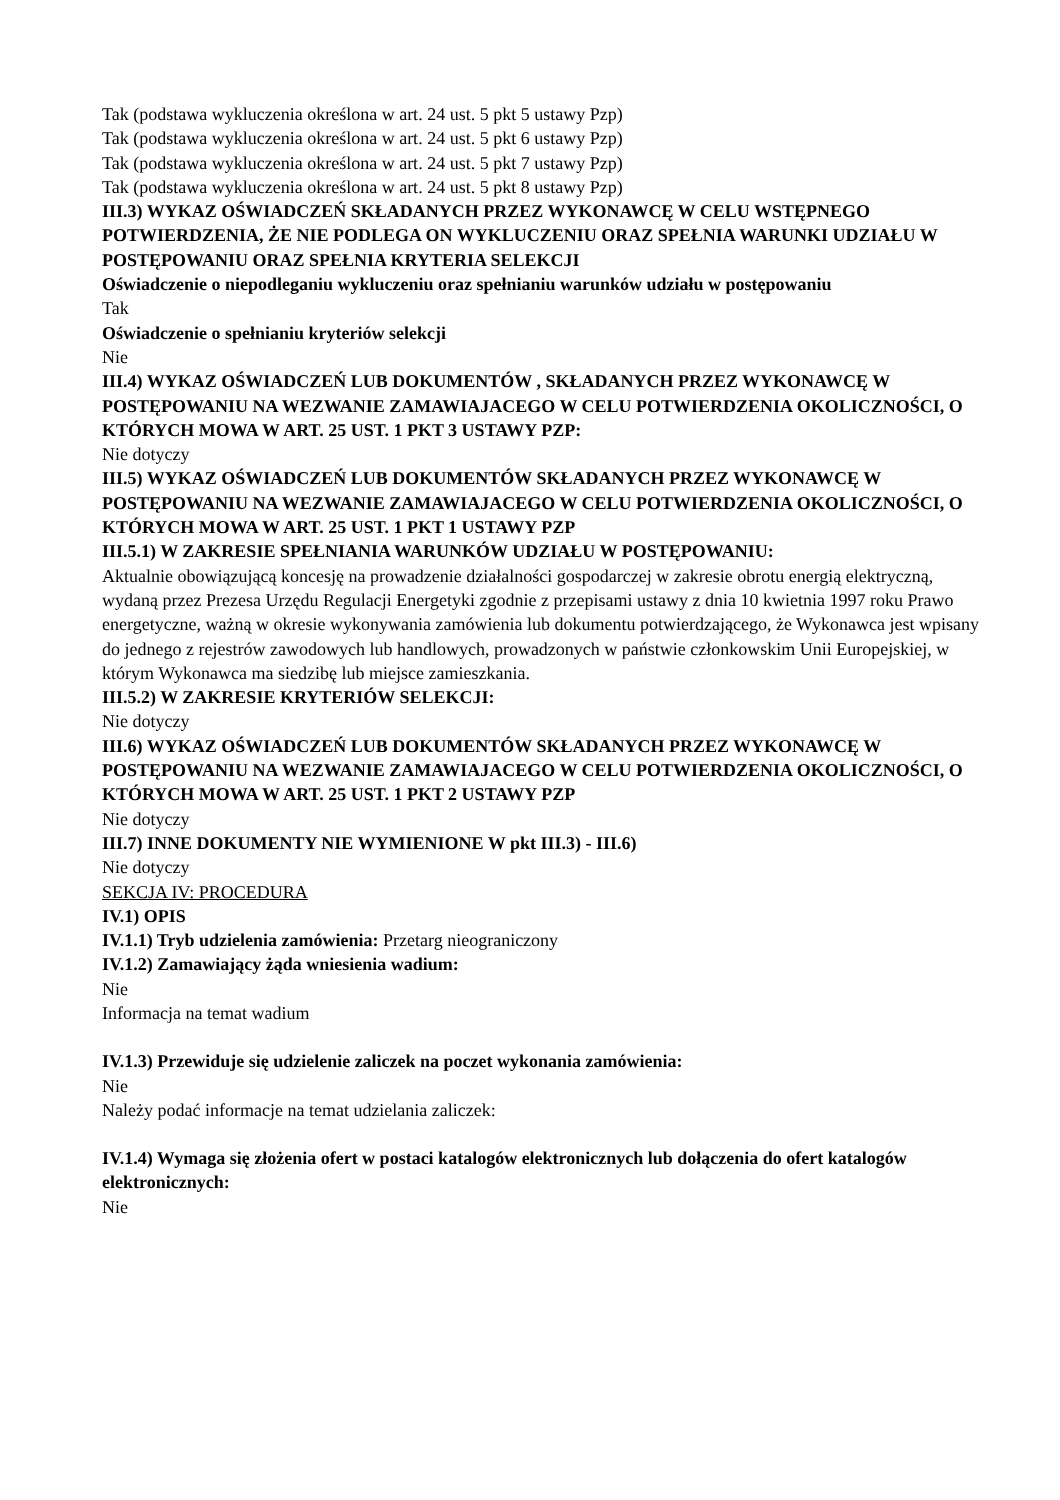Tak (podstawa wykluczenia określona w art. 24 ust. 5 pkt 5 ustawy Pzp)
Tak (podstawa wykluczenia określona w art. 24 ust. 5 pkt 6 ustawy Pzp)
Tak (podstawa wykluczenia określona w art. 24 ust. 5 pkt 7 ustawy Pzp)
Tak (podstawa wykluczenia określona w art. 24 ust. 5 pkt 8 ustawy Pzp)
III.3) WYKAZ OŚWIADCZEŃ SKŁADANYCH PRZEZ WYKONAWCĘ W CELU WSTĘPNEGO POTWIERDZENIA, ŻE NIE PODLEGA ON WYKLUCZENIU ORAZ SPEŁNIA WARUNKI UDZIAŁU W POSTĘPOWANIU ORAZ SPEŁNIA KRYTERIA SELEKCJI
Oświadczenie o niepodleganiu wykluczeniu oraz spełnianiu warunków udziału w postępowaniu
Tak
Oświadczenie o spełnianiu kryteriów selekcji
Nie
III.4) WYKAZ OŚWIADCZEŃ LUB DOKUMENTÓW , SKŁADANYCH PRZEZ WYKONAWCĘ W POSTĘPOWANIU NA WEZWANIE ZAMAWIAJACEGO W CELU POTWIERDZENIA OKOLICZNOŚCI, O KTÓRYCH MOWA W ART. 25 UST. 1 PKT 3 USTAWY PZP:
Nie dotyczy
III.5) WYKAZ OŚWIADCZEŃ LUB DOKUMENTÓW SKŁADANYCH PRZEZ WYKONAWCĘ W POSTĘPOWANIU NA WEZWANIE ZAMAWIAJACEGO W CELU POTWIERDZENIA OKOLICZNOŚCI, O KTÓRYCH MOWA W ART. 25 UST. 1 PKT 1 USTAWY PZP
III.5.1) W ZAKRESIE SPEŁNIANIA WARUNKÓW UDZIAŁU W POSTĘPOWANIU:
Aktualnie obowiązującą koncesję na prowadzenie działalności gospodarczej w zakresie obrotu energią elektryczną, wydaną przez Prezesa Urzędu Regulacji Energetyki zgodnie z przepisami ustawy z dnia 10 kwietnia 1997 roku Prawo energetyczne, ważną w okresie wykonywania zamówienia lub dokumentu potwierdzającego, że Wykonawca jest wpisany do jednego z rejestrów zawodowych lub handlowych, prowadzonych w państwie członkowskim Unii Europejskiej, w którym Wykonawca ma siedzibę lub miejsce zamieszkania.
III.5.2) W ZAKRESIE KRYTERIÓW SELEKCJI:
Nie dotyczy
III.6) WYKAZ OŚWIADCZEŃ LUB DOKUMENTÓW SKŁADANYCH PRZEZ WYKONAWCĘ W POSTĘPOWANIU NA WEZWANIE ZAMAWIAJACEGO W CELU POTWIERDZENIA OKOLICZNOŚCI, O KTÓRYCH MOWA W ART. 25 UST. 1 PKT 2 USTAWY PZP
Nie dotyczy
III.7) INNE DOKUMENTY NIE WYMIENIONE W pkt III.3) - III.6)
Nie dotyczy
SEKCJA IV: PROCEDURA
IV.1) OPIS
IV.1.1) Tryb udzielenia zamówienia: Przetarg nieograniczony
IV.1.2) Zamawiający żąda wniesienia wadium:
Nie
Informacja na temat wadium
IV.1.3) Przewiduje się udzielenie zaliczek na poczet wykonania zamówienia:
Nie
Należy podać informacje na temat udzielania zaliczek:
IV.1.4) Wymaga się złożenia ofert w postaci katalogów elektronicznych lub dołączenia do ofert katalogów elektronicznych:
Nie